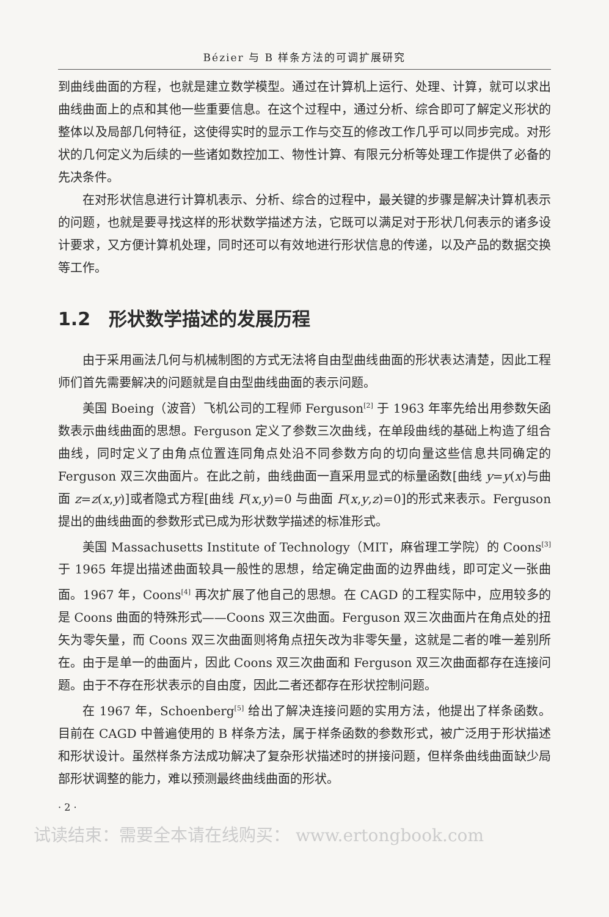Bézier 与 B 样条方法的可调扩展研究
到曲线曲面的方程，也就是建立数学模型。通过在计算机上运行、处理、计算，就可以求出曲线曲面上的点和其他一些重要信息。在这个过程中，通过分析、综合即可了解定义形状的整体以及局部几何特征，这使得实时的显示工作与交互的修改工作几乎可以同步完成。对形状的几何定义为后续的一些诸如数控加工、物性计算、有限元分析等处理工作提供了必备的先决条件。
在对形状信息进行计算机表示、分析、综合的过程中，最关键的步骤是解决计算机表示的问题，也就是要寻找这样的形状数学描述方法，它既可以满足对于形状几何表示的诸多设计要求，又方便计算机处理，同时还可以有效地进行形状信息的传递，以及产品的数据交换等工作。
1.2　形状数学描述的发展历程
由于采用画法几何与机械制图的方式无法将自由型曲线曲面的形状表达清楚，因此工程师们首先需要解决的问题就是自由型曲线曲面的表示问题。
美国 Boeing（波音）飞机公司的工程师 Ferguson<sup>[2]</sup> 于 1963 年率先给出用参数矢函数表示曲线曲面的思想。Ferguson 定义了参数三次曲线，在单段曲线的基础上构造了组合曲线，同时定义了由角点位置连同角点处沿不同参数方向的切向量这些信息共同确定的 Ferguson 双三次曲面片。在此之前，曲线曲面一直采用显式的标量函数[曲线 y=y(x)与曲面 z=z(x,y)]或者隐式方程[曲线 F(x,y)=0 与曲面 F(x,y,z)=0]的形式来表示。Ferguson 提出的曲线曲面的参数形式已成为形状数学描述的标准形式。
美国 Massachusetts Institute of Technology（MIT，麻省理工学院）的 Coons<sup>[3]</sup> 于 1965 年提出描述曲面较具一般性的思想，给定确定曲面的边界曲线，即可定义一张曲面。1967 年，Coons<sup>[4]</sup> 再次扩展了他自己的思想。在 CAGD 的工程实际中，应用较多的是 Coons 曲面的特殊形式——Coons 双三次曲面。Ferguson 双三次曲面片在角点处的扭矢为零矢量，而 Coons 双三次曲面则将角点扭矢改为非零矢量，这就是二者的唯一差别所在。由于是单一的曲面片，因此 Coons 双三次曲面和 Ferguson 双三次曲面都存在连接问题。由于不存在形状表示的自由度，因此二者还都存在形状控制问题。
在 1967 年，Schoenberg<sup>[5]</sup> 给出了解决连接问题的实用方法，他提出了样条函数。目前在 CAGD 中普遍使用的 B 样条方法，属于样条函数的参数形式，被广泛用于形状描述和形状设计。虽然样条方法成功解决了复杂形状描述时的拼接问题，但样条曲线曲面缺少局部形状调整的能力，难以预测最终曲线曲面的形状。
· 2 ·
试读结束：需要全本请在线购买： www.ertongbook.com